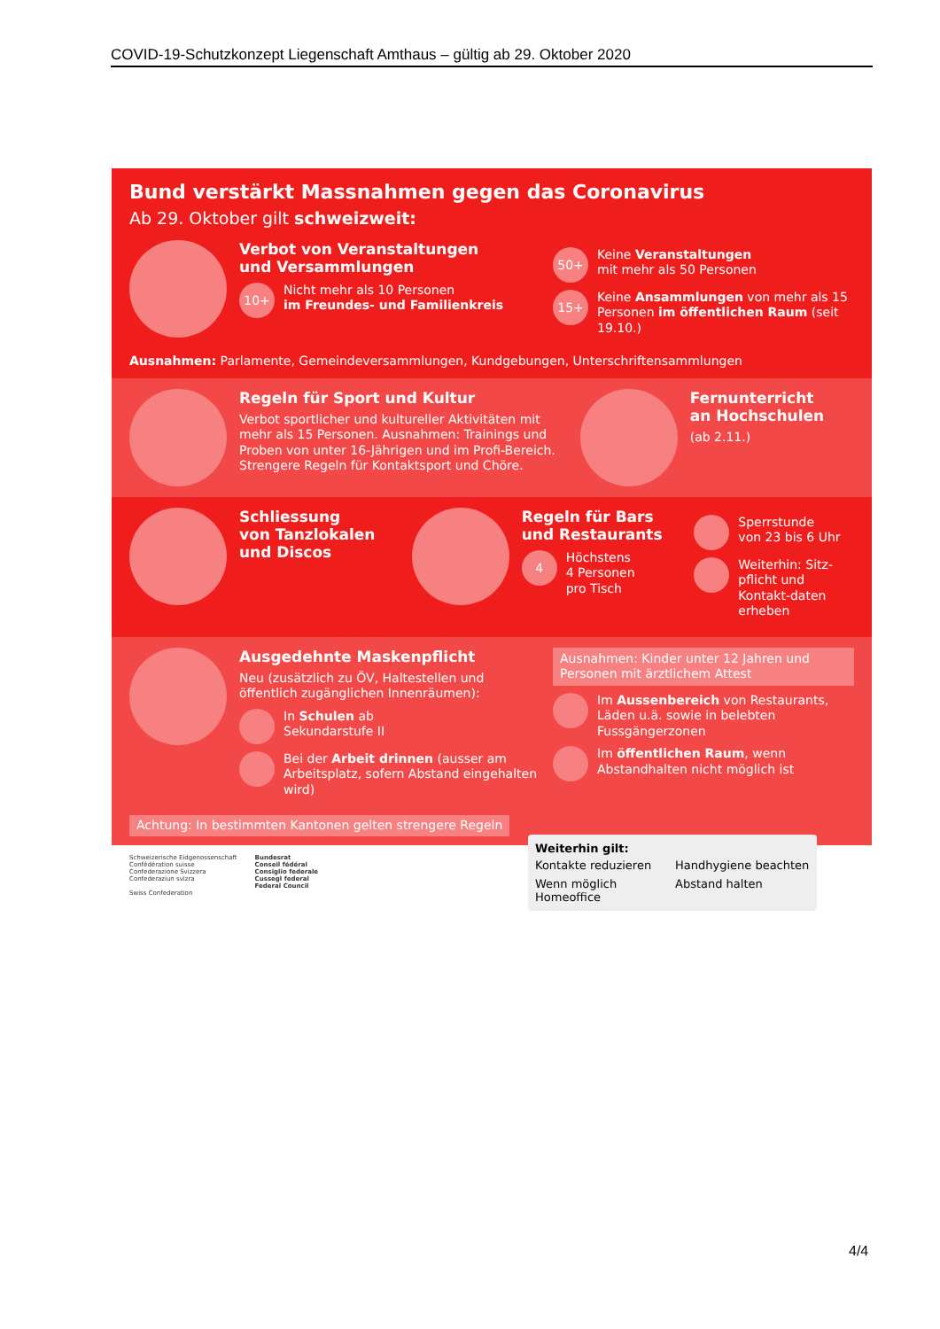COVID-19-Schutzkonzept Liegenschaft Amthaus – gültig ab 29. Oktober 2020
Bund verstärkt Massnahmen gegen das Coronavirus
Ab 29. Oktober gilt schweizweit:
Verbot von Veranstaltungen
und Versammlungen
10+
Nicht mehr als 10 Personen
im Freundes- und Familienkreis
50+
Keine Veranstaltungen
mit mehr als 50 Personen
15+
Keine Ansammlungen von mehr als 15 Personen im öffentlichen Raum (seit 19.10.)
Ausnahmen: Parlamente, Gemeindeversammlungen, Kundgebungen, Unterschriftensammlungen
Regeln für Sport und Kultur
Verbot sportlicher und kultureller Aktivitäten mit mehr als 15 Personen. Ausnahmen: Trainings und Proben von unter 16-Jährigen und im Profi-Bereich. Strengere Regeln für Kontaktsport und Chöre.
Fernunterricht
an Hochschulen
(ab 2.11.)
Schliessung
von Tanzlokalen
und Discos
Regeln für Bars
und Restaurants
4
Höchstens
4 Personen
pro Tisch
Sperrstunde
von 23 bis 6 Uhr
Weiterhin: Sitz-pflicht und Kontakt-daten erheben
Ausgedehnte Maskenpflicht
Neu (zusätzlich zu ÖV, Haltestellen und öffentlich zugänglichen Innenräumen):
In Schulen ab
Sekundarstufe II
Bei der Arbeit drinnen (ausser am Arbeitsplatz, sofern Abstand eingehalten wird)
Ausnahmen: Kinder unter 12 Jahren und Personen mit ärztlichem Attest
Im Aussenbereich von Restaurants, Läden u.ä. sowie in belebten Fussgängerzonen
Im öffentlichen Raum, wenn Abstandhalten nicht möglich ist
Achtung: In bestimmten Kantonen gelten strengere Regeln
Schweizerische Eidgenossenschaft
Confédération suisse
Confederazione Svizzera
Confederaziun svizra
Swiss Confederation
Bundesrat
Conseil fédéral
Consiglio federale
Cussegl federal
Federal Council
Weiterhin gilt:
Kontakte reduzieren
Handhygiene beachten
Wenn möglich Homeoffice
Abstand halten
4/4